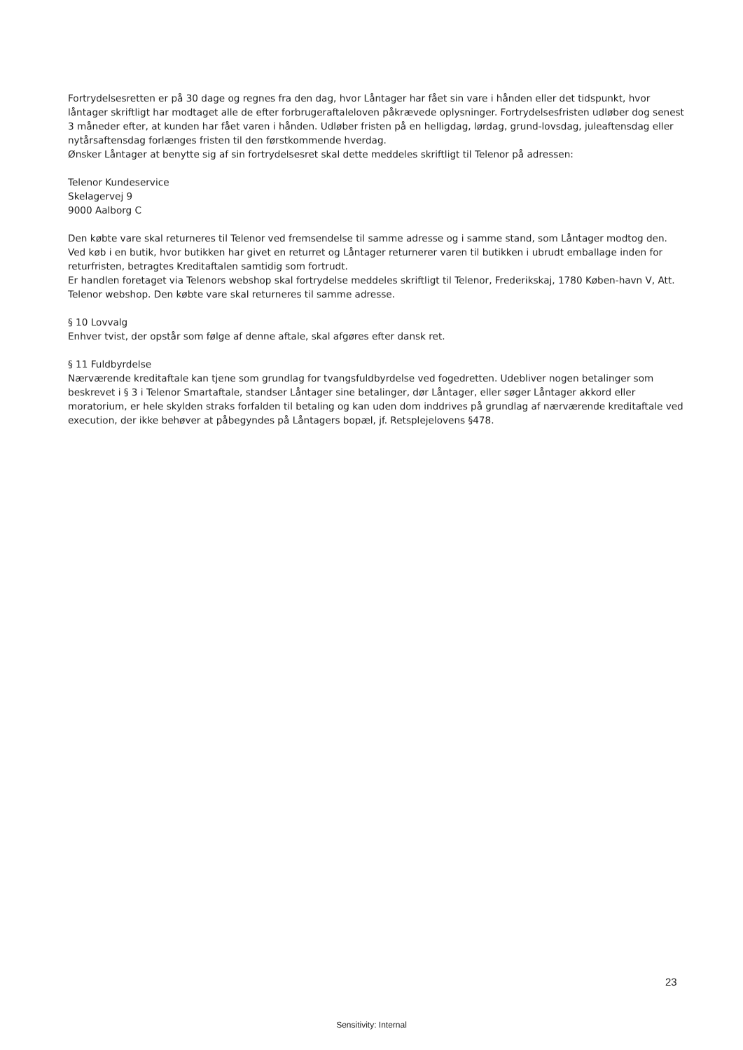Fortrydelsesretten er på 30 dage og regnes fra den dag, hvor Låntager har fået sin vare i hånden eller det tidspunkt, hvor låntager skriftligt har modtaget alle de efter forbrugeraftaleloven påkrævede oplysninger. Fortrydelsesfristen udløber dog senest 3 måneder efter, at kunden har fået varen i hånden. Udløber fristen på en helligdag, lørdag, grund-lovsdag, juleaftensdag eller nytårsaftensdag forlænges fristen til den førstkommende hverdag.
Ønsker Låntager at benytte sig af sin fortrydelsesret skal dette meddeles skriftligt til Telenor på adressen:
Telenor Kundeservice
Skelagervej 9
9000 Aalborg C
Den købte vare skal returneres til Telenor ved fremsendelse til samme adresse og i samme stand, som Låntager modtog den. Ved køb i en butik, hvor butikken har givet en returret og Låntager returnerer varen til butikken i ubrudt emballage inden for returfristen, betragtes Kreditaftalen samtidig som fortrudt.
Er handlen foretaget via Telenors webshop skal fortrydelse meddeles skriftligt til Telenor, Frederikskaj, 1780 Køben-havn V, Att. Telenor webshop. Den købte vare skal returneres til samme adresse.
§ 10 Lovvalg
Enhver tvist, der opstår som følge af denne aftale, skal afgøres efter dansk ret.
§ 11 Fuldbyrdelse
Nærværende kreditaftale kan tjene som grundlag for tvangsfuldbyrdelse ved fogedretten. Udebliver nogen betalinger som beskrevet i § 3 i Telenor Smartaftale, standser Låntager sine betalinger, dør Låntager, eller søger Låntager akkord eller moratorium, er hele skylden straks forfalden til betaling og kan uden dom inddrives på grundlag af nærværende kreditaftale ved execution, der ikke behøver at påbegyndes på Låntagers bopæl, jf. Retsplejelovens §478.
23
Sensitivity: Internal